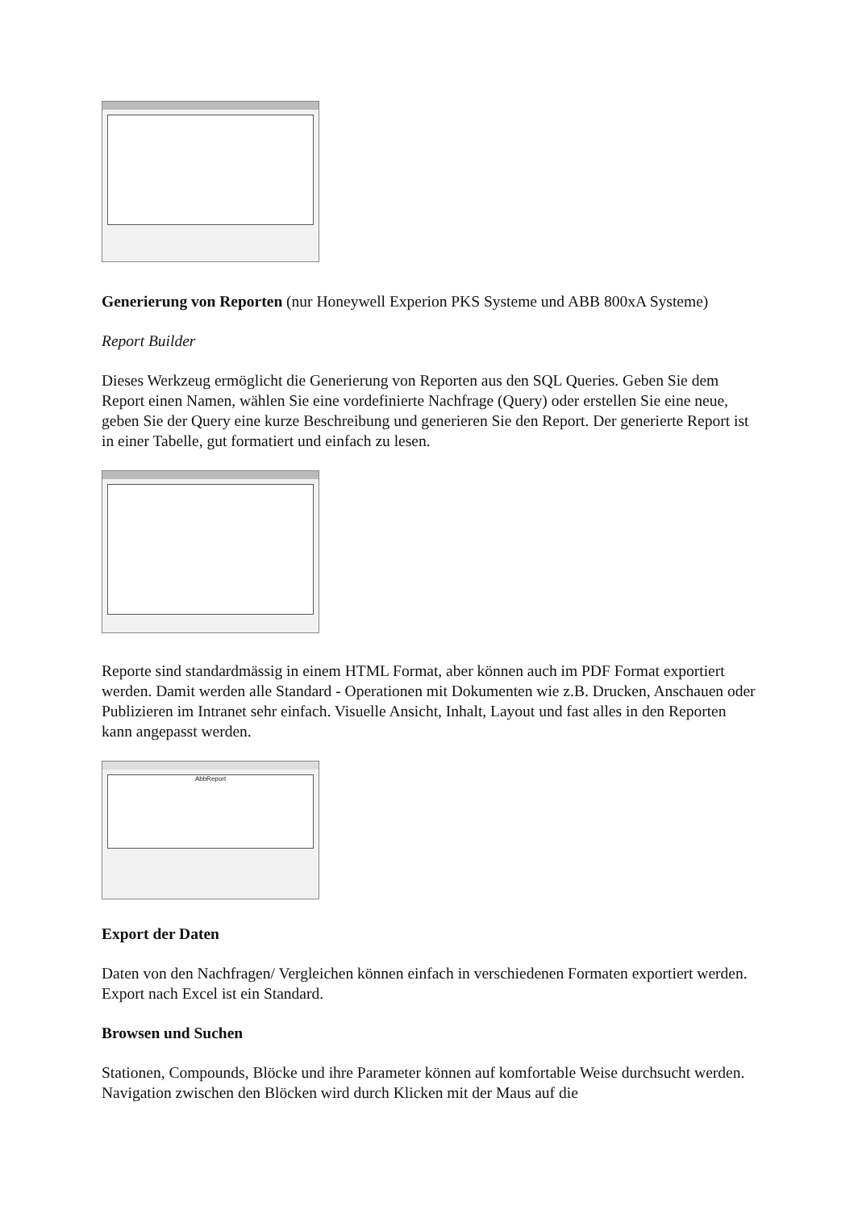Generierung von Reporten (nur Honeywell Experion PKS Systeme und ABB 800xA Systeme)
Report Builder
Dieses Werkzeug ermöglicht die Generierung von Reporten aus den SQL Queries. Geben Sie dem Report einen Namen, wählen Sie eine vordefinierte Nachfrage (Query) oder erstellen Sie eine neue, geben Sie der Query eine kurze Beschreibung und generieren Sie den Report. Der generierte Report ist in einer Tabelle, gut formatiert und einfach zu lesen.
Reporte sind standardmässig in einem HTML Format, aber können auch im PDF Format exportiert werden. Damit werden alle Standard - Operationen mit Dokumenten wie z.B. Drucken, Anschauen oder Publizieren im Intranet sehr einfach. Visuelle Ansicht, Inhalt, Layout und fast alles in den Reporten kann angepasst werden.
AbbReport
Export der Daten
Daten von den Nachfragen/ Vergleichen können einfach in verschiedenen Formaten exportiert werden. Export nach Excel ist ein Standard.
Browsen und Suchen
Stationen, Compounds, Blöcke und ihre Parameter können auf komfortable Weise durchsucht werden. Navigation zwischen den Blöcken wird durch Klicken mit der Maus auf die